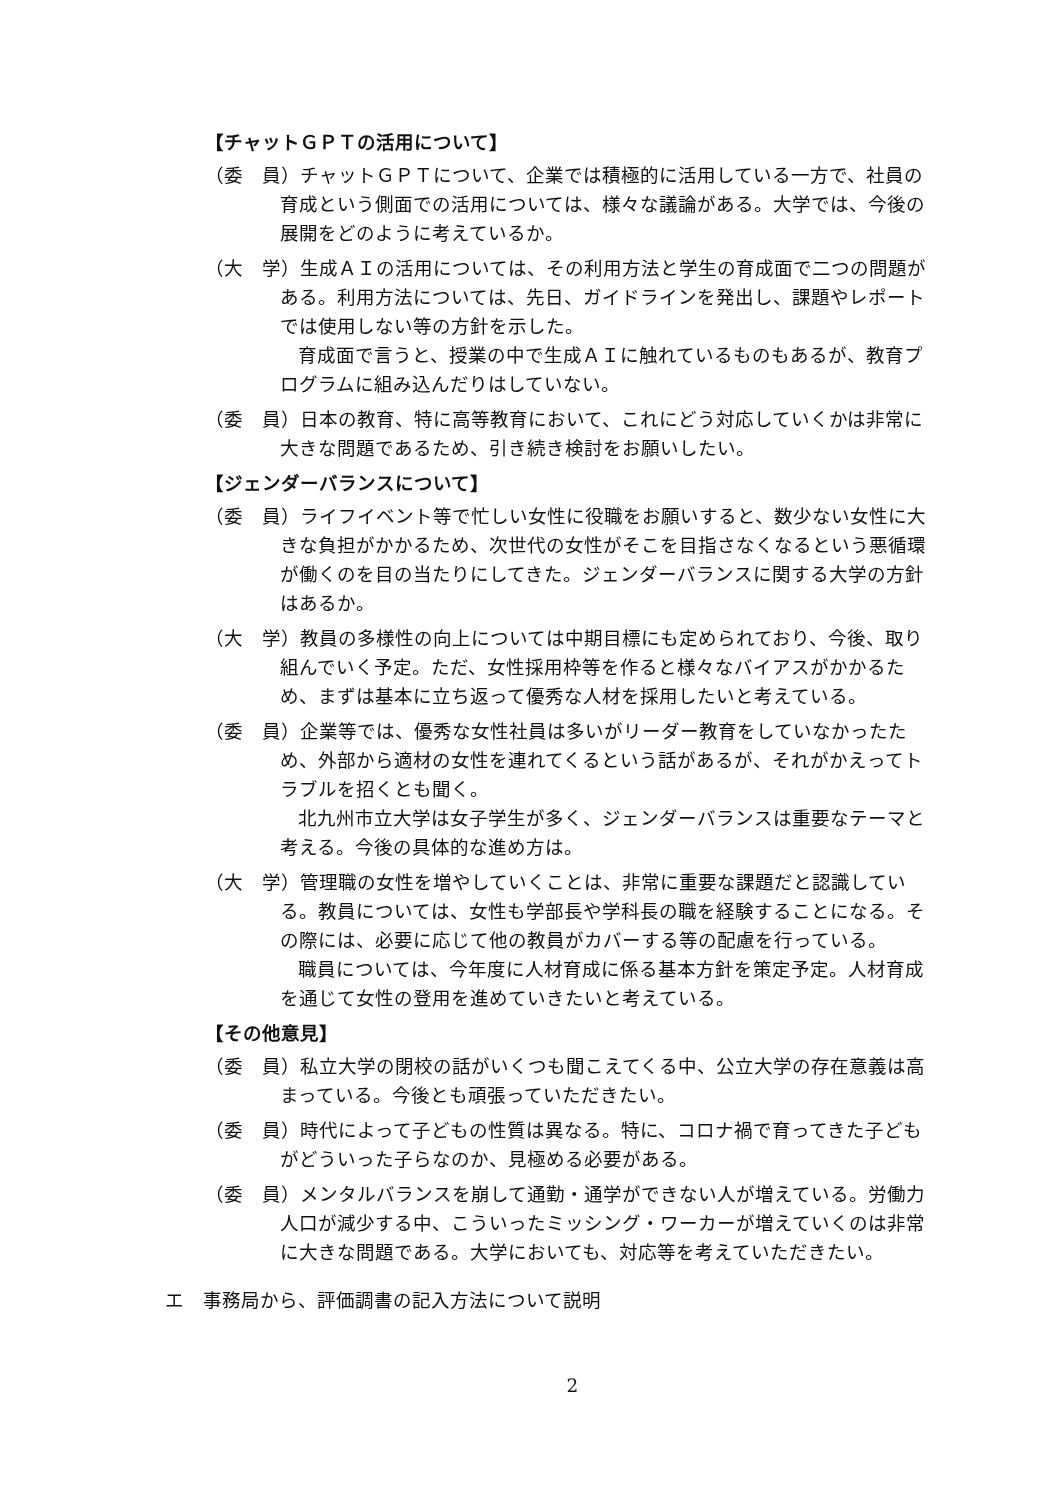【チャットＧＰＴの活用について】
（委　員）チャットＧＰＴについて、企業では積極的に活用している一方で、社員の育成という側面での活用については、様々な議論がある。大学では、今後の展開をどのように考えているか。
（大　学）生成ＡＩの活用については、その利用方法と学生の育成面で二つの問題がある。利用方法については、先日、ガイドラインを発出し、課題やレポートでは使用しない等の方針を示した。
育成面で言うと、授業の中で生成ＡＩに触れているものもあるが、教育プログラムに組み込んだりはしていない。
（委　員）日本の教育、特に高等教育において、これにどう対応していくかは非常に大きな問題であるため、引き続き検討をお願いしたい。
【ジェンダーバランスについて】
（委　員）ライフイベント等で忙しい女性に役職をお願いすると、数少ない女性に大きな負担がかかるため、次世代の女性がそこを目指さなくなるという悪循環が働くのを目の当たりにしてきた。ジェンダーバランスに関する大学の方針はあるか。
（大　学）教員の多様性の向上については中期目標にも定められており、今後、取り組んでいく予定。ただ、女性採用枠等を作ると様々なバイアスがかかるため、まずは基本に立ち返って優秀な人材を採用したいと考えている。
（委　員）企業等では、優秀な女性社員は多いがリーダー教育をしていなかったため、外部から適材の女性を連れてくるという話があるが、それがかえってトラブルを招くとも聞く。
北九州市立大学は女子学生が多く、ジェンダーバランスは重要なテーマと考える。今後の具体的な進め方は。
（大　学）管理職の女性を増やしていくことは、非常に重要な課題だと認識している。教員については、女性も学部長や学科長の職を経験することになる。その際には、必要に応じて他の教員がカバーする等の配慮を行っている。
職員については、今年度に人材育成に係る基本方針を策定予定。人材育成を通じて女性の登用を進めていきたいと考えている。
【その他意見】
（委　員）私立大学の閉校の話がいくつも聞こえてくる中、公立大学の存在意義は高まっている。今後とも頑張っていただきたい。
（委　員）時代によって子どもの性質は異なる。特に、コロナ禍で育ってきた子どもがどういった子らなのか、見極める必要がある。
（委　員）メンタルバランスを崩して通勤・通学ができない人が増えている。労働力人口が減少する中、こういったミッシング・ワーカーが増えていくのは非常に大きな問題である。大学においても、対応等を考えていただきたい。
エ　事務局から、評価調書の記入方法について説明
2